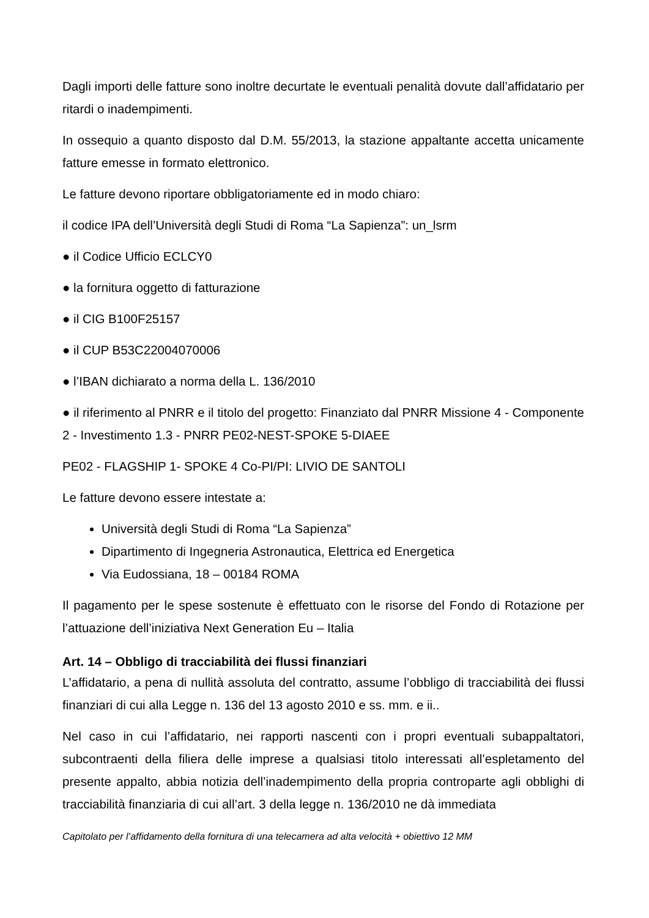Dagli importi delle fatture sono inoltre decurtate le eventuali penalità dovute dall’affidatario per ritardi o inadempimenti.
In ossequio a quanto disposto dal D.M. 55/2013, la stazione appaltante accetta unicamente fatture emesse in formato elettronico.
Le fatture devono riportare obbligatoriamente ed in modo chiaro:
il codice IPA dell’Università degli Studi di Roma “La Sapienza”: un_lsrm
● il Codice Ufficio ECLCY0
● la fornitura oggetto di fatturazione
● il CIG B100F25157
● il CUP B53C22004070006
● l’IBAN dichiarato a norma della L. 136/2010
● il riferimento al PNRR e il titolo del progetto: Finanziato dal PNRR Missione 4 - Componente 2 - Investimento 1.3 - PNRR PE02-NEST-SPOKE 5-DIAEE
PE02 - FLAGSHIP 1- SPOKE 4 Co-PI/PI: LIVIO DE SANTOLI
Le fatture devono essere intestate a:
Università degli Studi di Roma “La Sapienza”
Dipartimento di Ingegneria Astronautica, Elettrica ed Energetica
Via Eudossiana, 18 – 00184 ROMA
Il pagamento per le spese sostenute è effettuato con le risorse del Fondo di Rotazione per l’attuazione dell’iniziativa Next Generation Eu – Italia
Art. 14 – Obbligo di tracciabilità dei flussi finanziari
L’affidatario, a pena di nullità assoluta del contratto, assume l’obbligo di tracciabilità dei flussi finanziari di cui alla Legge n. 136 del 13 agosto 2010 e ss. mm. e ii..
Nel caso in cui l’affidatario, nei rapporti nascenti con i propri eventuali subappaltatori, subcontraenti della filiera delle imprese a qualsiasi titolo interessati all’espletamento del presente appalto, abbia notizia dell’inadempimento della propria controparte agli obblighi di tracciabilità finanziaria di cui all’art. 3 della legge n. 136/2010 ne dà immediata
Capitolato per l’affidamento della fornitura di una telecamera ad alta velocità + obiettivo 12 MM